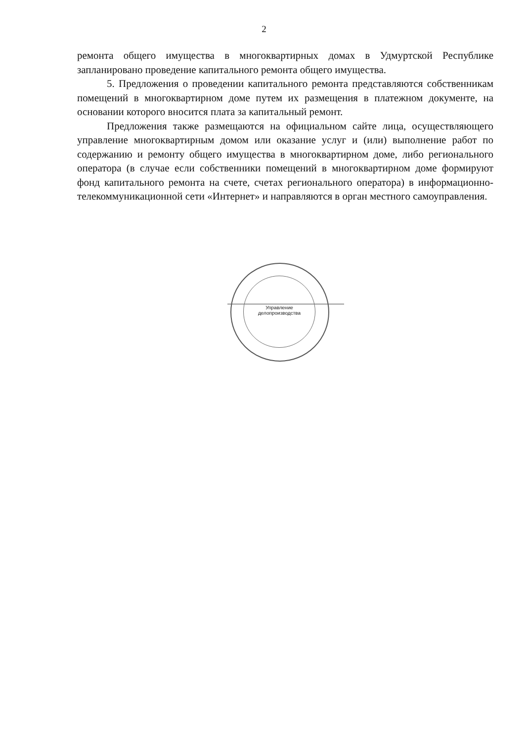2
ремонта общего имущества в многоквартирных домах в Удмуртской Республике запланировано проведение капитального ремонта общего имущества.
5. Предложения о проведении капитального ремонта представляются собственникам помещений в многоквартирном доме путем их размещения в платежном документе, на основании которого вносится плата за капитальный ремонт.
Предложения также размещаются на официальном сайте лица, осуществляющего управление многоквартирным домом или оказание услуг и (или) выполнение работ по содержанию и ремонту общего имущества в многоквартирном доме, либо регионального оператора (в случае если собственники помещений в многоквартирном доме формируют фонд капитального ремонта на счете, счетах регионального оператора) в информационно-телекоммуникационной сети «Интернет» и направляются в орган местного самоуправления.
Управление
делопроизводства